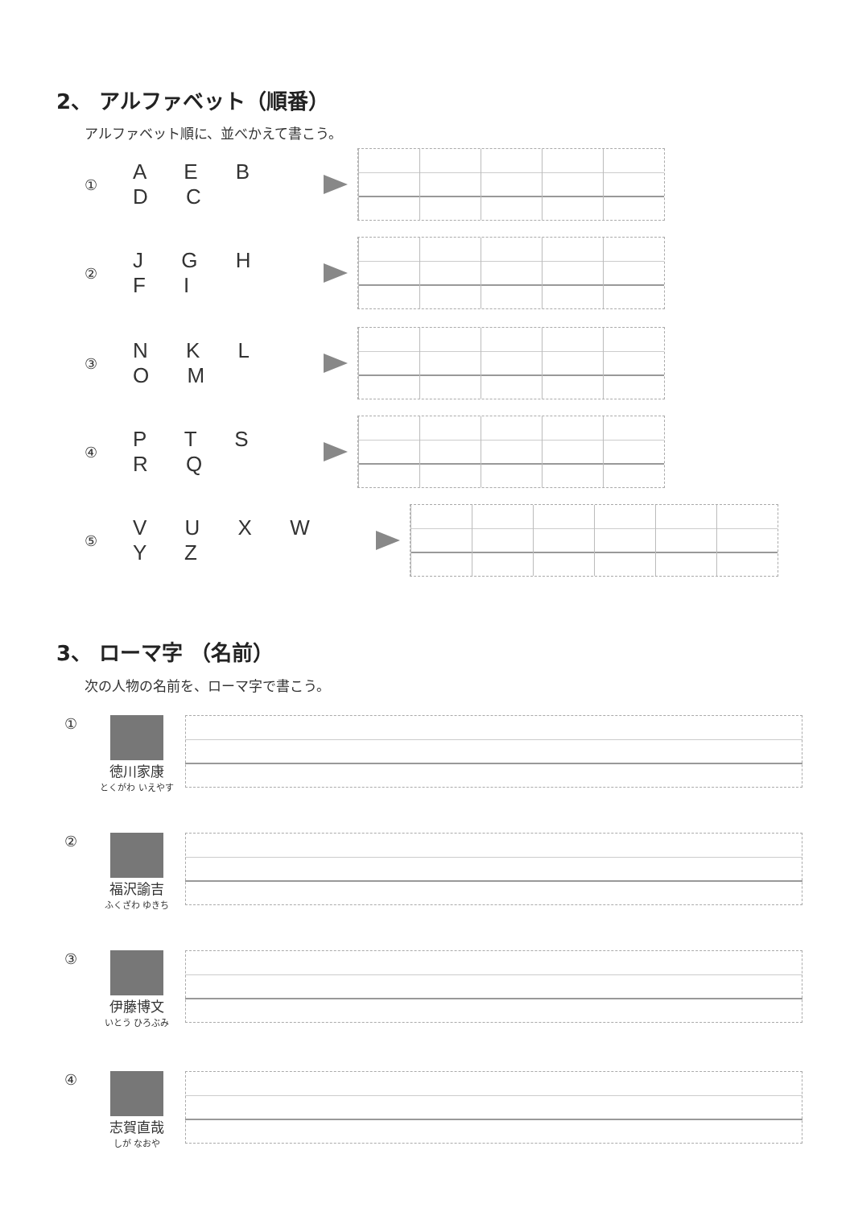2、 アルファベット（順番）
アルファベット順に、並べかえて書こう。
① A E B D C
② J G H F I
③ N K L O M
④ P T S R Q
⑤ V U X W Y Z
3、 ローマ字 （名前）
次の人物の名前を、ローマ字で書こう。
① 徳川家康
とくがわ いえやす
② 福沢諭吉
ふくざわ ゆきち
③ 伊藤博文
いとう ひろぶみ
④ 志賀直哉
しが なおや